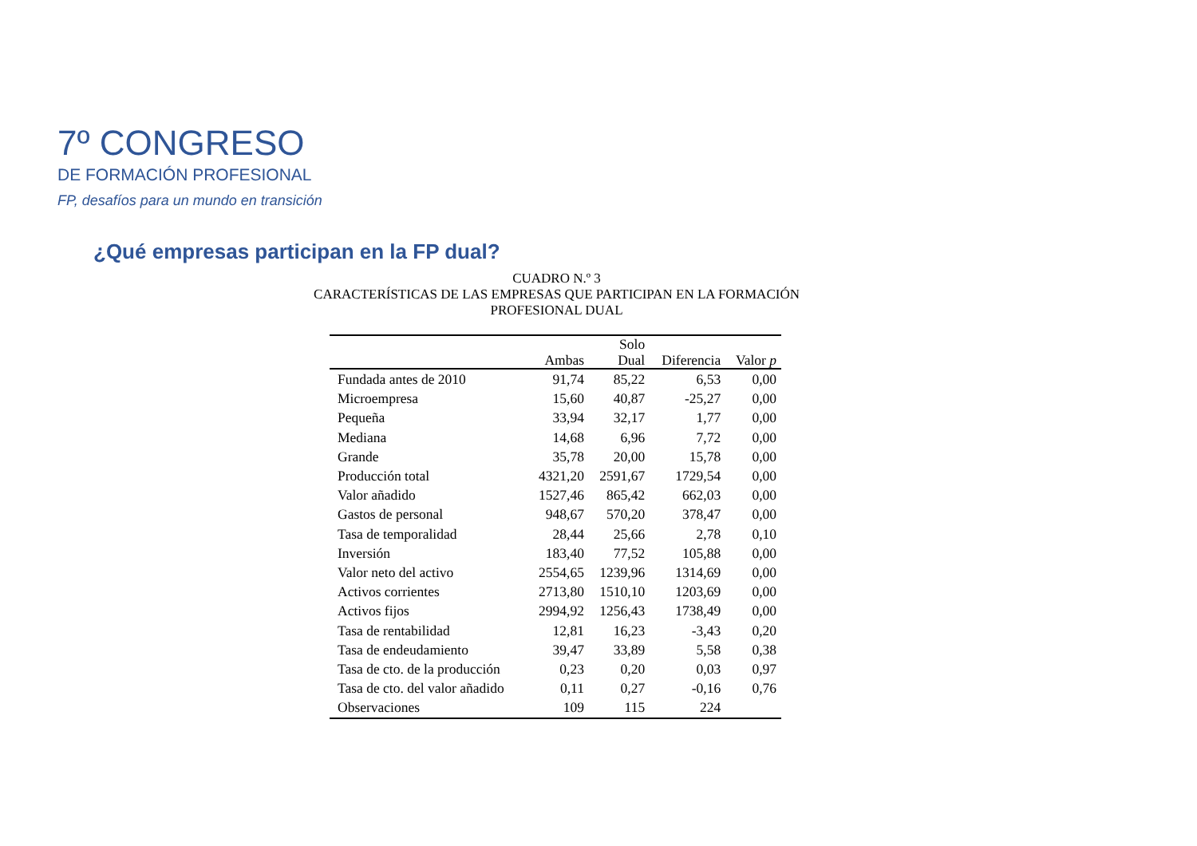7º CONGRESO
DE FORMACIÓN PROFESIONAL
FP, desafíos para un mundo en transición
¿Qué empresas participan en la FP dual?
CUADRO N.º 3
CARACTERÍSTICAS DE LAS EMPRESAS QUE PARTICIPAN EN LA FORMACIÓN
PROFESIONAL DUAL
| | Ambas | Solo Dual | Diferencia | Valor p |
| --- | --- | --- | --- | --- |
| Fundada antes de 2010 | 91,74 | 85,22 | 6,53 | 0,00 |
| Microempresa | 15,60 | 40,87 | -25,27 | 0,00 |
| Pequeña | 33,94 | 32,17 | 1,77 | 0,00 |
| Mediana | 14,68 | 6,96 | 7,72 | 0,00 |
| Grande | 35,78 | 20,00 | 15,78 | 0,00 |
| Producción total | 4321,20 | 2591,67 | 1729,54 | 0,00 |
| Valor añadido | 1527,46 | 865,42 | 662,03 | 0,00 |
| Gastos de personal | 948,67 | 570,20 | 378,47 | 0,00 |
| Tasa de temporalidad | 28,44 | 25,66 | 2,78 | 0,10 |
| Inversión | 183,40 | 77,52 | 105,88 | 0,00 |
| Valor neto del activo | 2554,65 | 1239,96 | 1314,69 | 0,00 |
| Activos corrientes | 2713,80 | 1510,10 | 1203,69 | 0,00 |
| Activos fijos | 2994,92 | 1256,43 | 1738,49 | 0,00 |
| Tasa de rentabilidad | 12,81 | 16,23 | -3,43 | 0,20 |
| Tasa de endeudamiento | 39,47 | 33,89 | 5,58 | 0,38 |
| Tasa de cto. de la producción | 0,23 | 0,20 | 0,03 | 0,97 |
| Tasa de cto. del valor añadido | 0,11 | 0,27 | -0,16 | 0,76 |
| Observaciones | 109 | 115 | 224 | |